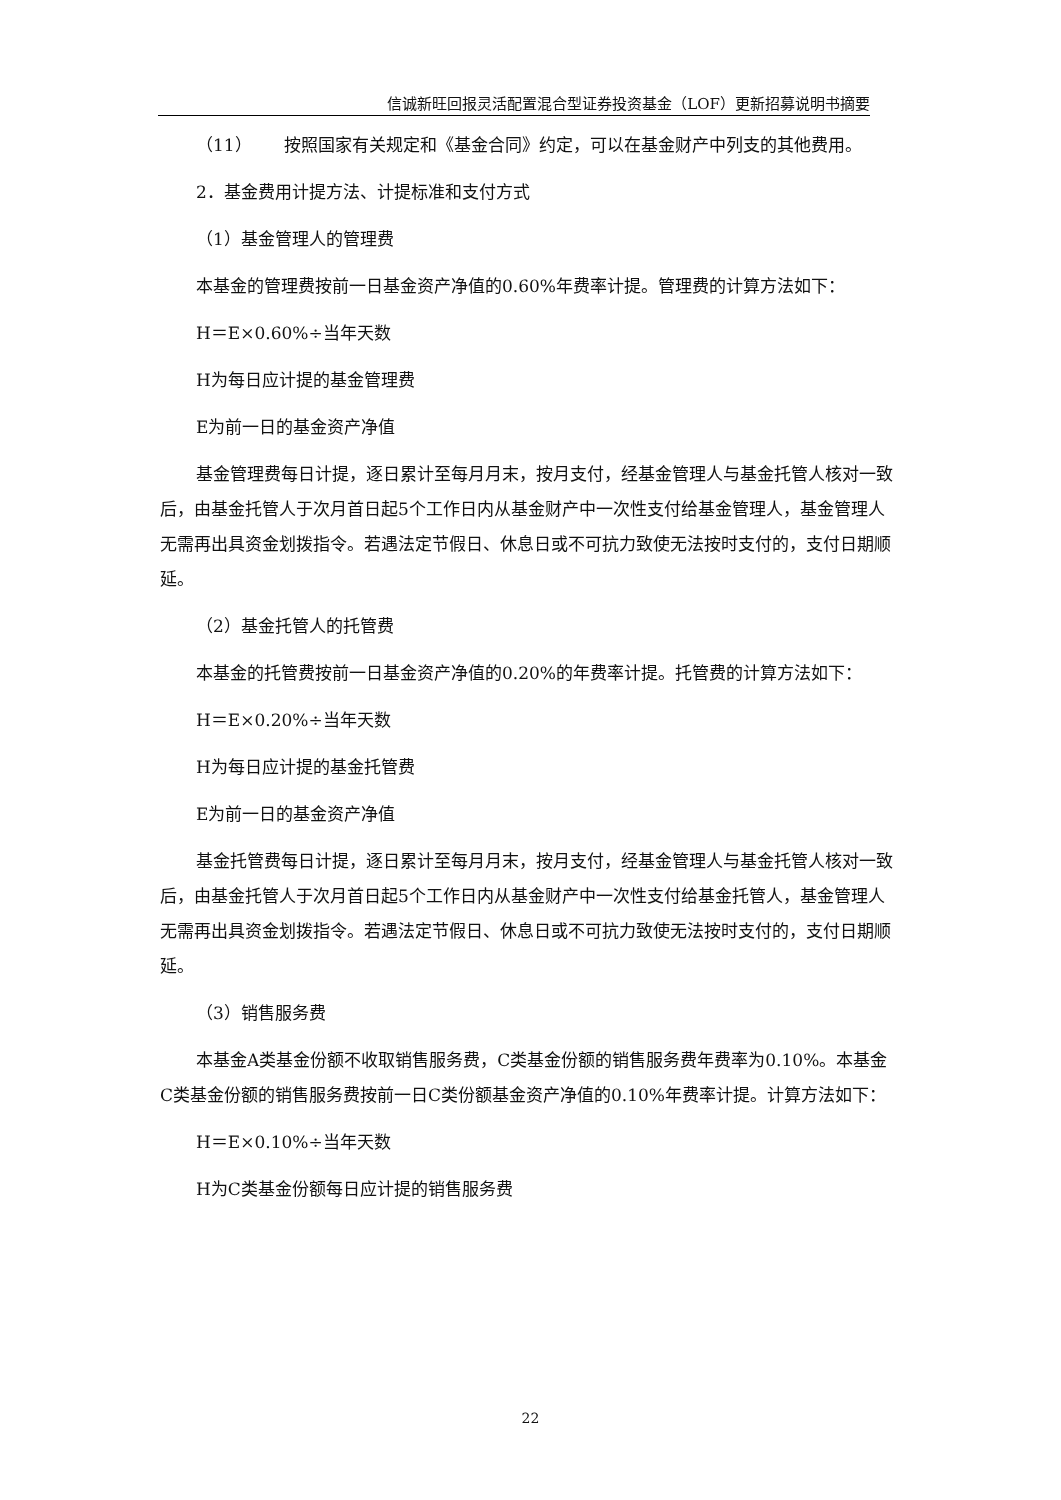信诚新旺回报灵活配置混合型证券投资基金（LOF）更新招募说明书摘要
（11） 按照国家有关规定和《基金合同》约定，可以在基金财产中列支的其他费用。
2．基金费用计提方法、计提标准和支付方式
（1）基金管理人的管理费
本基金的管理费按前一日基金资产净值的0.60%年费率计提。管理费的计算方法如下：
H＝E×0.60%÷当年天数
H为每日应计提的基金管理费
E为前一日的基金资产净值
基金管理费每日计提，逐日累计至每月月末，按月支付，经基金管理人与基金托管人核对一致后，由基金托管人于次月首日起5个工作日内从基金财产中一次性支付给基金管理人，基金管理人无需再出具资金划拨指令。若遇法定节假日、休息日或不可抗力致使无法按时支付的，支付日期顺延。
（2）基金托管人的托管费
本基金的托管费按前一日基金资产净值的0.20%的年费率计提。托管费的计算方法如下：
H＝E×0.20%÷当年天数
H为每日应计提的基金托管费
E为前一日的基金资产净值
基金托管费每日计提，逐日累计至每月月末，按月支付，经基金管理人与基金托管人核对一致后，由基金托管人于次月首日起5个工作日内从基金财产中一次性支付给基金托管人，基金管理人无需再出具资金划拨指令。若遇法定节假日、休息日或不可抗力致使无法按时支付的，支付日期顺延。
（3）销售服务费
本基金A类基金份额不收取销售服务费，C类基金份额的销售服务费年费率为0.10%。本基金C类基金份额的销售服务费按前一日C类份额基金资产净值的0.10%年费率计提。计算方法如下：
H＝E×0.10%÷当年天数
H为C类基金份额每日应计提的销售服务费
22